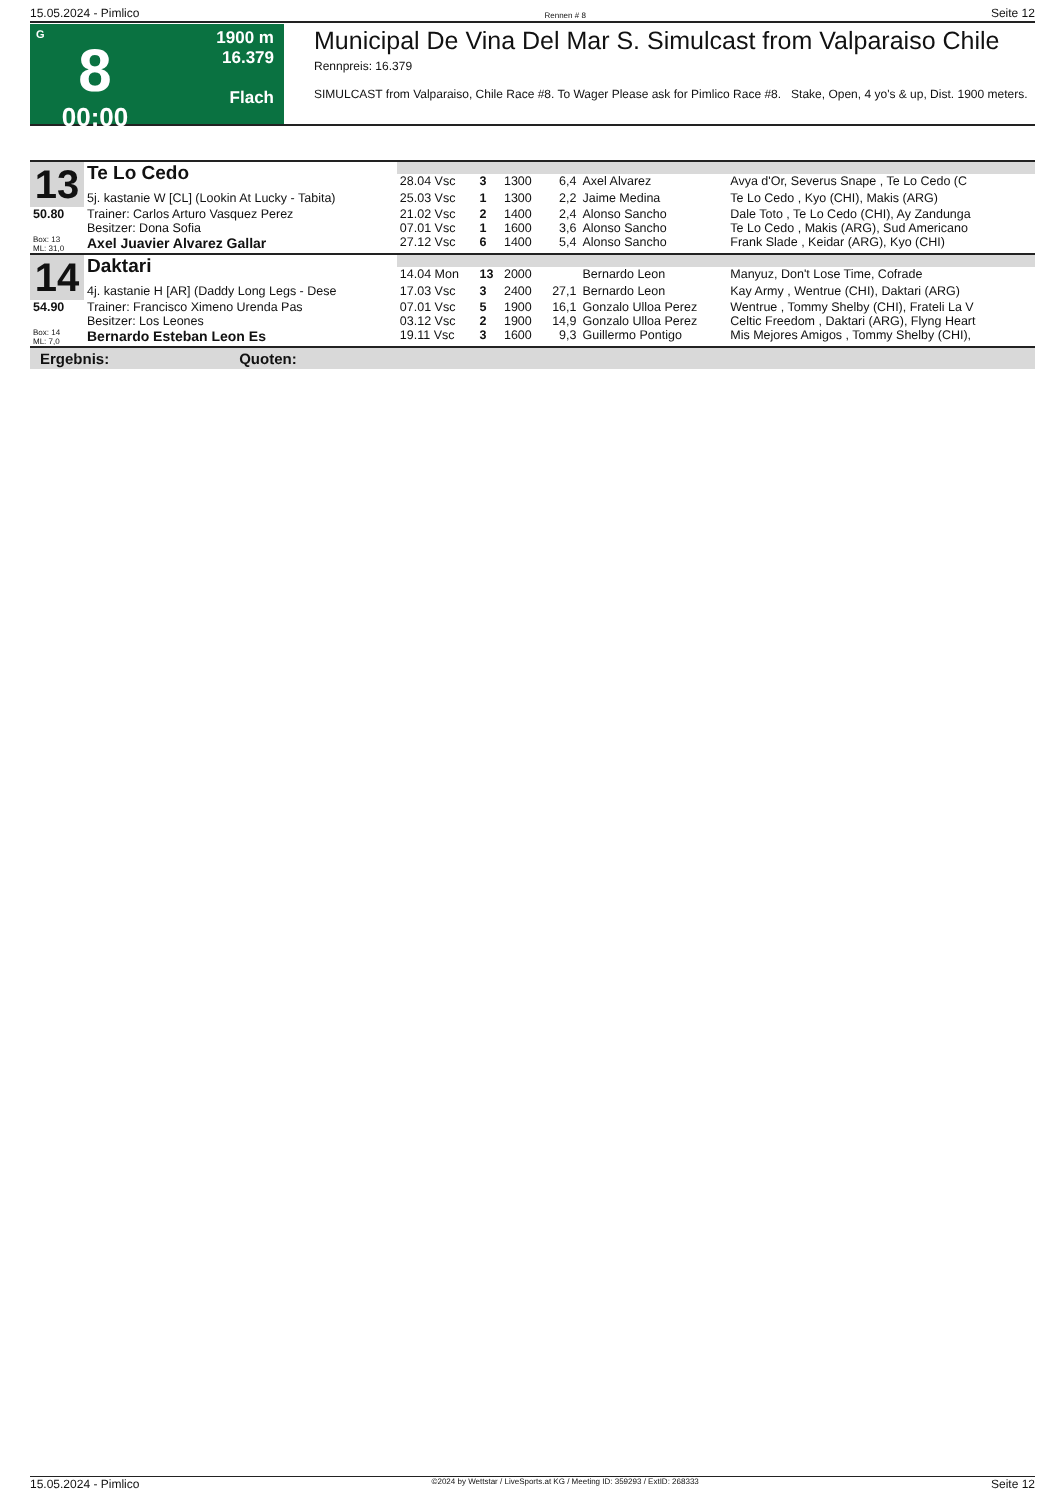15.05.2024 - Pimlico Rennen # 8 Seite 12
G
8
00:00
1900 m
16.379
Flach
Municipal De Vina Del Mar S. Simulcast from Valparaiso Chile
Rennpreis: 16.379
SIMULCAST from Valparaiso, Chile Race #8. To Wager Please ask for Pimlico Race #8. Stake, Open, 4 yo's & up, Dist. 1900 meters.
| 13 | Te Lo Cedo | | | | | | |
| | | 28.04 Vsc | 3 | 1300 | 6,4 | Axel Alvarez | Avya d'Or, Severus Snape , Te Lo Cedo (C |
| | 5j. kastanie W [CL] (Lookin At Lucky - Tabita) | 25.03 Vsc | 1 | 1300 | 2,2 | Jaime Medina | Te Lo Cedo , Kyo (CHI), Makis (ARG) |
| 50.80 | Trainer: Carlos Arturo Vasquez Perez Besitzer: Dona Sofia | 21.02 Vsc 07.01 Vsc | 2 1 | 1400 1600 | 2,4 3,6 | Alonso Sancho Alonso Sancho | Dale Toto , Te Lo Cedo (CHI), Ay Zandunga Te Lo Cedo , Makis (ARG), Sud Americano |
| Box: 13 ML: 31,0 | Axel Juavier Alvarez Gallar | 27.12 Vsc | 6 | 1400 | 5,4 | Alonso Sancho | Frank Slade , Keidar (ARG), Kyo (CHI) |
| 14 | Daktari | | | | | | |
| | | 14.04 Mon | 13 | 2000 | | Bernardo Leon | Manyuz, Don't Lose Time, Cofrade |
| | 4j. kastanie H [AR] (Daddy Long Legs - Dese | 17.03 Vsc | 3 | 2400 | 27,1 | Bernardo Leon | Kay Army , Wentrue (CHI), Daktari (ARG) |
| 54.90 | Trainer: Francisco Ximeno Urenda Pas Besitzer: Los Leones | 07.01 Vsc 03.12 Vsc | 5 2 | 1900 1900 | 16,1 14,9 | Gonzalo Ulloa Perez Gonzalo Ulloa Perez | Wentrue , Tommy Shelby (CHI), Frateli La V Celtic Freedom , Daktari (ARG), Flyng Heart |
| Box: 14 ML: 7,0 | Bernardo Esteban Leon Es | 19.11 Vsc | 3 | 1600 | 9,3 | Guillermo Pontigo | Mis Mejores Amigos , Tommy Shelby (CHI), |
Ergebnis: Quoten:
15.05.2024 - Pimlico ©2024 by Wettstar / LiveSports.at KG / Meeting ID: 359293 / ExtID: 268333 Seite 12